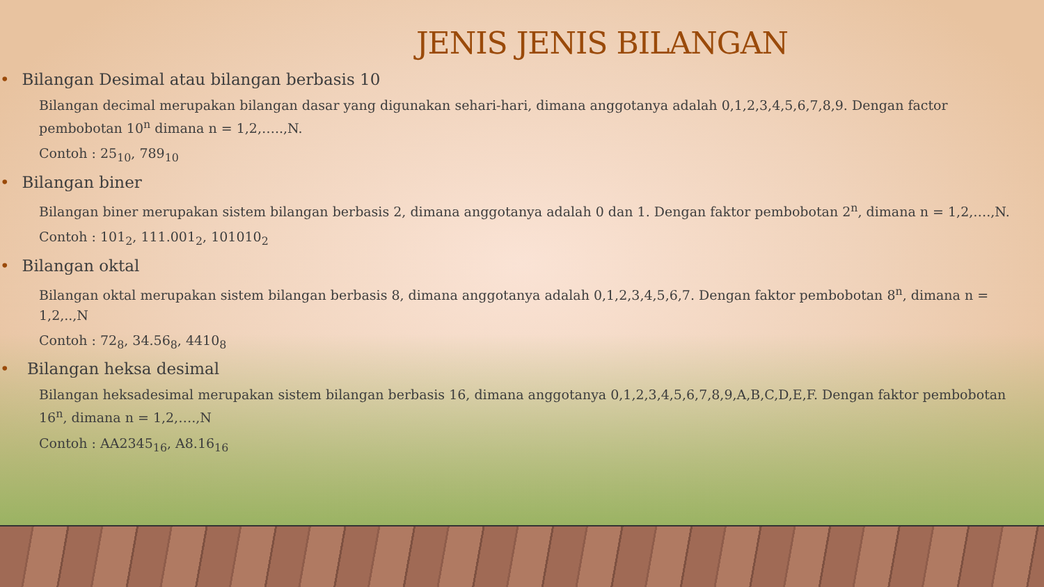JENIS JENIS BILANGAN
• Bilangan Desimal atau bilangan berbasis 10
Bilangan decimal merupakan bilangan dasar yang digunakan sehari-hari, dimana anggotanya adalah 0,1,2,3,4,5,6,7,8,9. Dengan factor pembobotan 10<sup>n</sup> dimana n = 1,2,…..,N.
Contoh : 25<sub>10</sub>, 789<sub>10</sub>
• Bilangan biner
Bilangan biner merupakan sistem bilangan berbasis 2, dimana anggotanya adalah 0 dan 1. Dengan faktor pembobotan 2<sup>n</sup>, dimana n = 1,2,….,N.
Contoh : 101<sub>2</sub>, 111.001<sub>2</sub>, 101010<sub>2</sub>
• Bilangan oktal
Bilangan oktal merupakan sistem bilangan berbasis 8, dimana anggotanya adalah 0,1,2,3,4,5,6,7. Dengan faktor pembobotan 8<sup>n</sup>, dimana n = 1,2,..,N
Contoh : 72<sub>8</sub>, 34.56<sub>8</sub>, 4410<sub>8</sub>
• Bilangan heksa desimal
Bilangan heksadesimal merupakan sistem bilangan berbasis 16, dimana anggotanya 0,1,2,3,4,5,6,7,8,9,A,B,C,D,E,F. Dengan faktor pembobotan 16<sup>n</sup>, dimana n = 1,2,….,N
Contoh : AA2345<sub>16</sub>, A8.16<sub>16</sub>